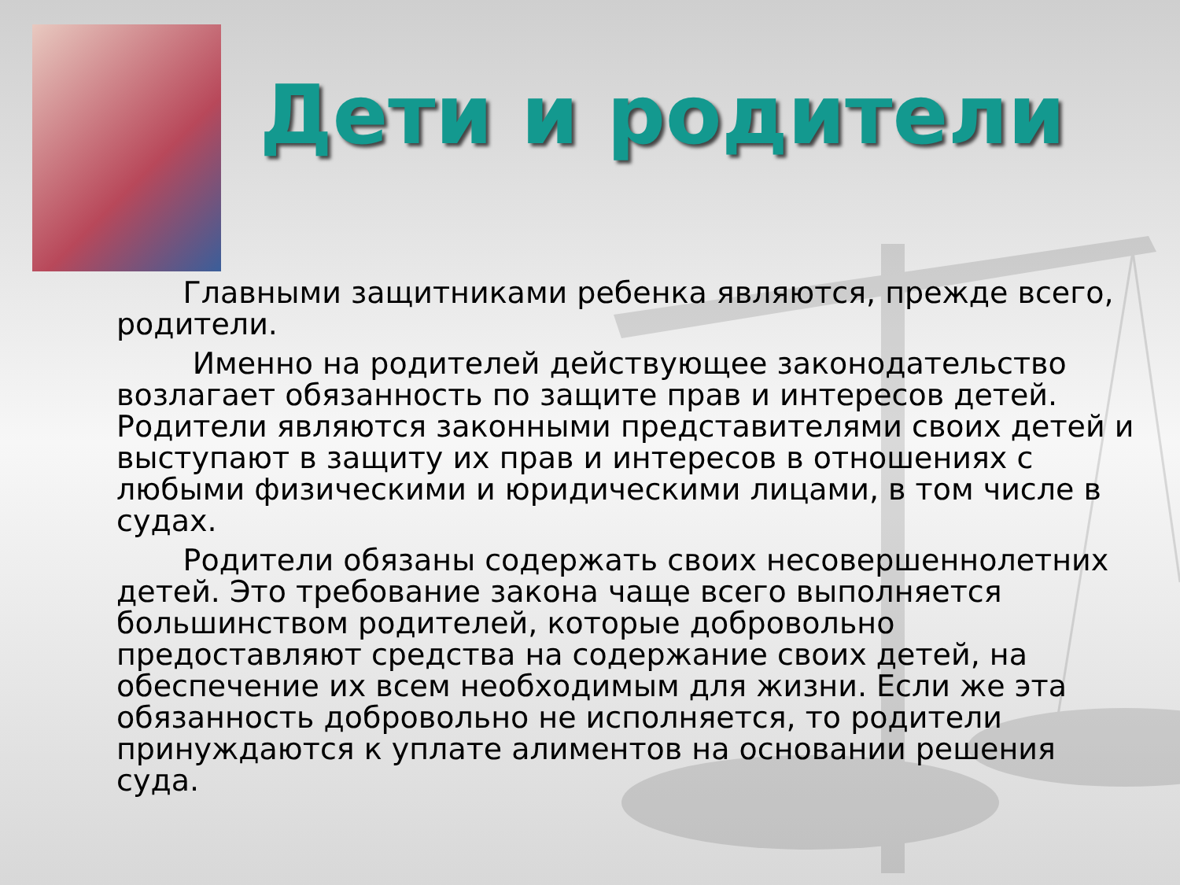Дети и родители
Главными защитниками ребенка являются, прежде всего, родители.
Именно на родителей действующее законодательство возлагает обязанность по защите прав и интересов детей. Родители являются законными представителями своих детей и выступают в защиту их прав и интересов в отношениях с любыми физическими и юридическими лицами, в том числе в судах.
Родители обязаны содержать своих несовершеннолетних детей. Это требование закона чаще всего выполняется большинством родителей, которые добровольно предоставляют средства на содержание своих детей, на обеспечение их всем необходимым для жизни. Если же эта обязанность добровольно не исполняется, то родители принуждаются к уплате алиментов на основании решения суда.